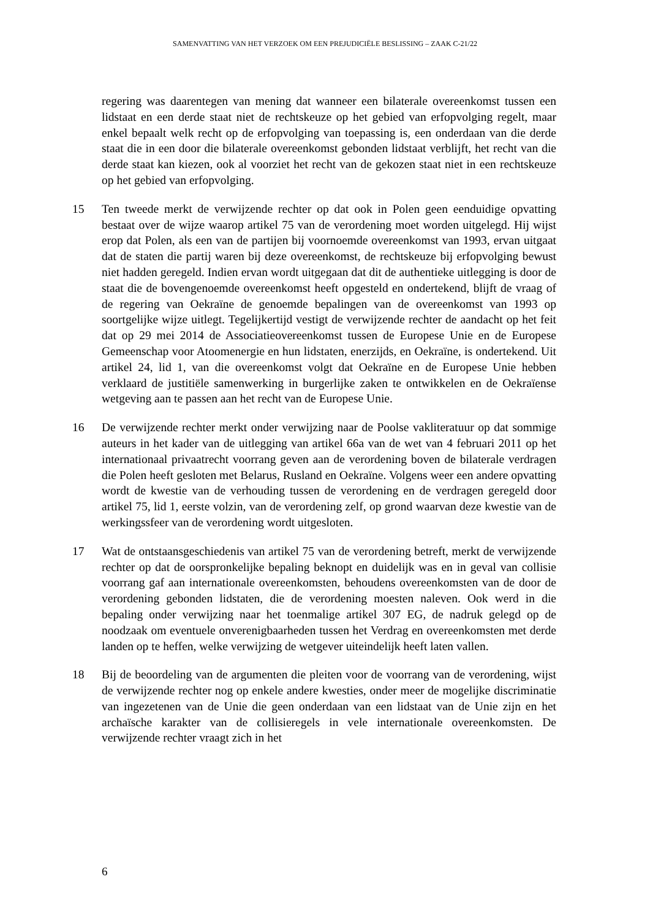SAMENVATTING VAN HET VERZOEK OM EEN PREJUDICIËLE BESLISSING – ZAAK C-21/22
regering was daarentegen van mening dat wanneer een bilaterale overeenkomst tussen een lidstaat en een derde staat niet de rechtskeuze op het gebied van erfopvolging regelt, maar enkel bepaalt welk recht op de erfopvolging van toepassing is, een onderdaan van die derde staat die in een door die bilaterale overeenkomst gebonden lidstaat verblijft, het recht van die derde staat kan kiezen, ook al voorziet het recht van de gekozen staat niet in een rechtskeuze op het gebied van erfopvolging.
15 Ten tweede merkt de verwijzende rechter op dat ook in Polen geen eenduidige opvatting bestaat over de wijze waarop artikel 75 van de verordening moet worden uitgelegd. Hij wijst erop dat Polen, als een van de partijen bij voornoemde overeenkomst van 1993, ervan uitgaat dat de staten die partij waren bij deze overeenkomst, de rechtskeuze bij erfopvolging bewust niet hadden geregeld. Indien ervan wordt uitgegaan dat dit de authentieke uitlegging is door de staat die de bovengenoemde overeenkomst heeft opgesteld en ondertekend, blijft de vraag of de regering van Oekraïne de genoemde bepalingen van de overeenkomst van 1993 op soortgelijke wijze uitlegt. Tegelijkertijd vestigt de verwijzende rechter de aandacht op het feit dat op 29 mei 2014 de Associatieovereenkomst tussen de Europese Unie en de Europese Gemeenschap voor Atoomenergie en hun lidstaten, enerzijds, en Oekraïne, is ondertekend. Uit artikel 24, lid 1, van die overeenkomst volgt dat Oekraïne en de Europese Unie hebben verklaard de justitiële samenwerking in burgerlijke zaken te ontwikkelen en de Oekraïense wetgeving aan te passen aan het recht van de Europese Unie.
16 De verwijzende rechter merkt onder verwijzing naar de Poolse vakliteratuur op dat sommige auteurs in het kader van de uitlegging van artikel 66a van de wet van 4 februari 2011 op het internationaal privaatrecht voorrang geven aan de verordening boven de bilaterale verdragen die Polen heeft gesloten met Belarus, Rusland en Oekraïne. Volgens weer een andere opvatting wordt de kwestie van de verhouding tussen de verordening en de verdragen geregeld door artikel 75, lid 1, eerste volzin, van de verordening zelf, op grond waarvan deze kwestie van de werkingssfeer van de verordening wordt uitgesloten.
17 Wat de ontstaansgeschiedenis van artikel 75 van de verordening betreft, merkt de verwijzende rechter op dat de oorspronkelijke bepaling beknopt en duidelijk was en in geval van collisie voorrang gaf aan internationale overeenkomsten, behoudens overeenkomsten van de door de verordening gebonden lidstaten, die de verordening moesten naleven. Ook werd in die bepaling onder verwijzing naar het toenmalige artikel 307 EG, de nadruk gelegd op de noodzaak om eventuele onverenigbaarheden tussen het Verdrag en overeenkomsten met derde landen op te heffen, welke verwijzing de wetgever uiteindelijk heeft laten vallen.
18 Bij de beoordeling van de argumenten die pleiten voor de voorrang van de verordening, wijst de verwijzende rechter nog op enkele andere kwesties, onder meer de mogelijke discriminatie van ingezetenen van de Unie die geen onderdaan van een lidstaat van de Unie zijn en het archaïsche karakter van de collisieregels in vele internationale overeenkomsten. De verwijzende rechter vraagt zich in het
6